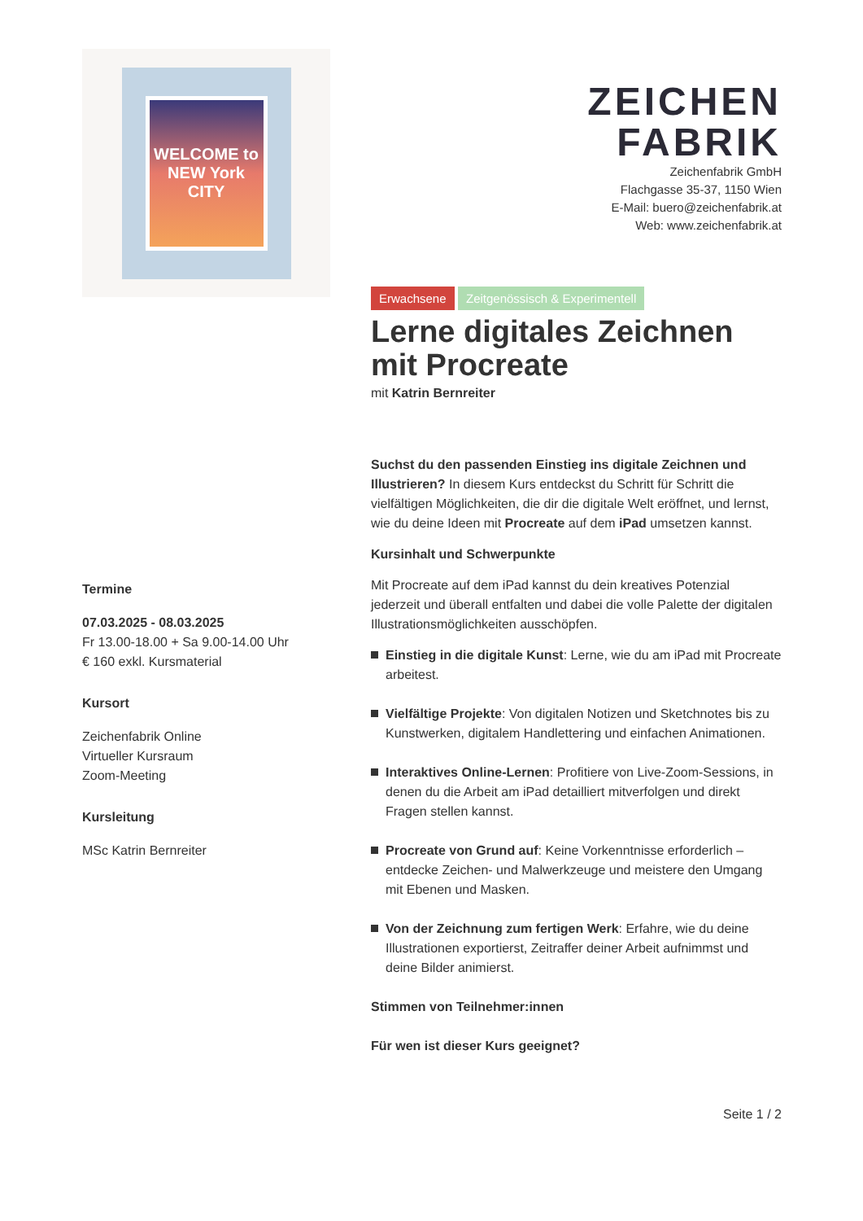WELCOME to NEW York CITY
Termine
07.03.2025 - 08.03.2025
Fr 13.00-18.00 + Sa 9.00-14.00 Uhr
€ 160 exkl. Kursmaterial
Kursort
Zeichenfabrik Online
Virtueller Kursraum
Zoom-Meeting
Kursleitung
MSc Katrin Bernreiter
ZEICHEN
FABRIK
Zeichenfabrik GmbH
Flachgasse 35-37, 1150 Wien
E-Mail: buero@zeichenfabrik.at
Web: www.zeichenfabrik.at
Erwachsene Zeitgenössisch & Experimentell
Lerne digitales Zeichnen mit Procreate
mit Katrin Bernreiter
Suchst du den passenden Einstieg ins digitale Zeichnen und Illustrieren? In diesem Kurs entdeckst du Schritt für Schritt die vielfältigen Möglichkeiten, die dir die digitale Welt eröffnet, und lernst, wie du deine Ideen mit Procreate auf dem iPad umsetzen kannst.
Kursinhalt und Schwerpunkte
Mit Procreate auf dem iPad kannst du dein kreatives Potenzial jederzeit und überall entfalten und dabei die volle Palette der digitalen Illustrationsmöglichkeiten ausschöpfen.
Einstieg in die digitale Kunst: Lerne, wie du am iPad mit Procreate arbeitest.
Vielfältige Projekte: Von digitalen Notizen und Sketchnotes bis zu Kunstwerken, digitalem Handlettering und einfachen Animationen.
Interaktives Online-Lernen: Profitiere von Live-Zoom-Sessions, in denen du die Arbeit am iPad detailliert mitverfolgen und direkt Fragen stellen kannst.
Procreate von Grund auf: Keine Vorkenntnisse erforderlich – entdecke Zeichen- und Malwerkzeuge und meistere den Umgang mit Ebenen und Masken.
Von der Zeichnung zum fertigen Werk: Erfahre, wie du deine Illustrationen exportierst, Zeitraffer deiner Arbeit aufnimmst und deine Bilder animierst.
Stimmen von Teilnehmer:innen
Für wen ist dieser Kurs geeignet?
Seite 1 / 2